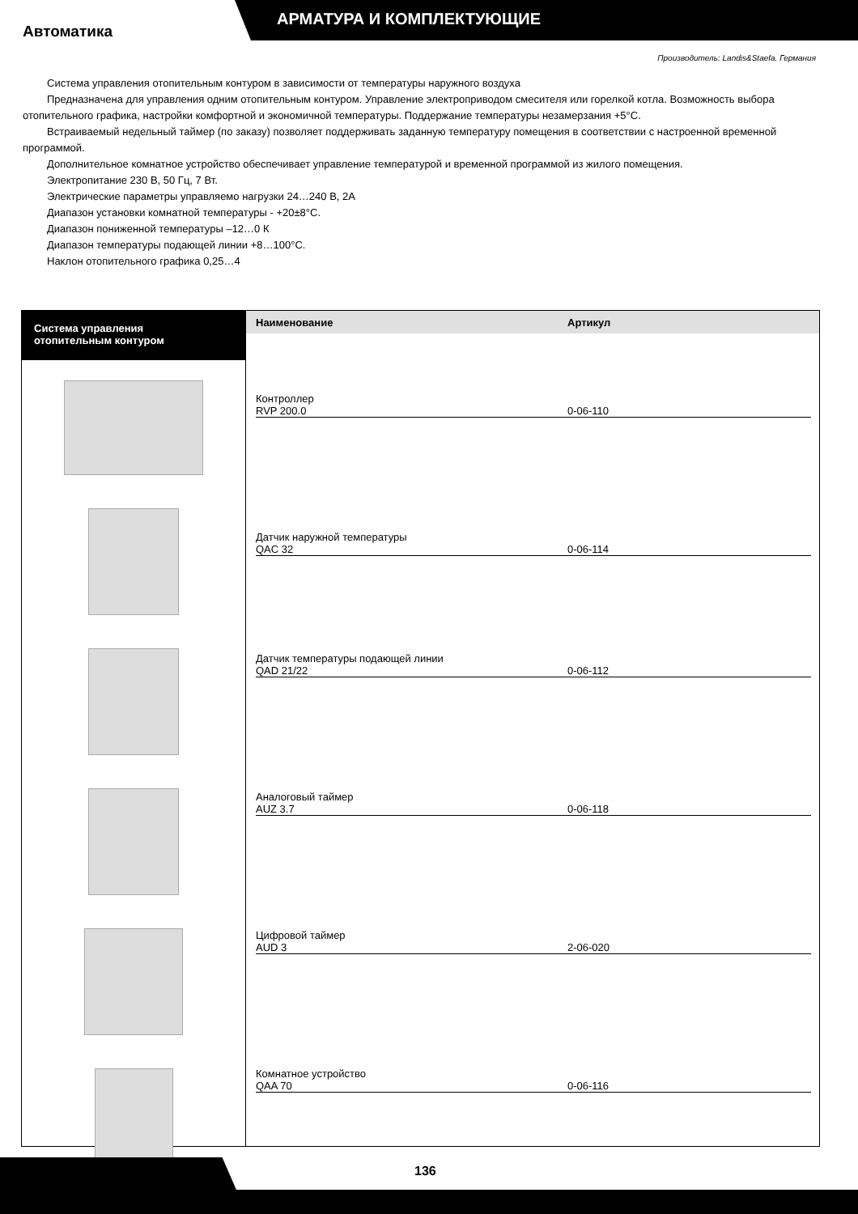АРМАТУРА И КОМПЛЕКТУЮЩИЕ
Автоматика
Производитель: Landis&Staefa. Германия
Система управления отопительным контуром в зависимости от температуры наружного воздуха
Предназначена для управления одним отопительным контуром. Управление электроприводом смесителя или горелкой котла. Возможность выбора отопительного графика, настройки комфортной и экономичной температуры. Поддержание температуры незамерзания +5°С.
Встраиваемый недельный таймер (по заказу) позволяет поддерживать заданную температуру помещения в соответствии с настроенной временной программой.
Дополнительное комнатное устройство обеспечивает управление температурой и временной программой из жилого помещения.
Электропитание 230 В, 50 Гц, 7 Вт.
Электрические параметры управляемо нагрузки 24…240 В, 2А
Диапазон установки комнатной температуры - +20±8°С.
Диапазон пониженной температуры –12…0 К
Диапазон температуры подающей линии +8…100°С.
Наклон отопительного графика 0,25…4
Система управления
отопительным контуром
Наименование Артикул
| Наименование | Артикул |
| --- | --- |
Контроллер
RVP 200.0 0-06-110
Датчик наружной температуры
QAC 32 0-06-114
Датчик температуры подающей линии
QAD 21/22 0-06-112
Аналоговый таймер
AUZ 3.7 0-06-118
Цифровой таймер
AUD 3 2-06-020
Комнатное устройство
QAA 70 0-06-116
136